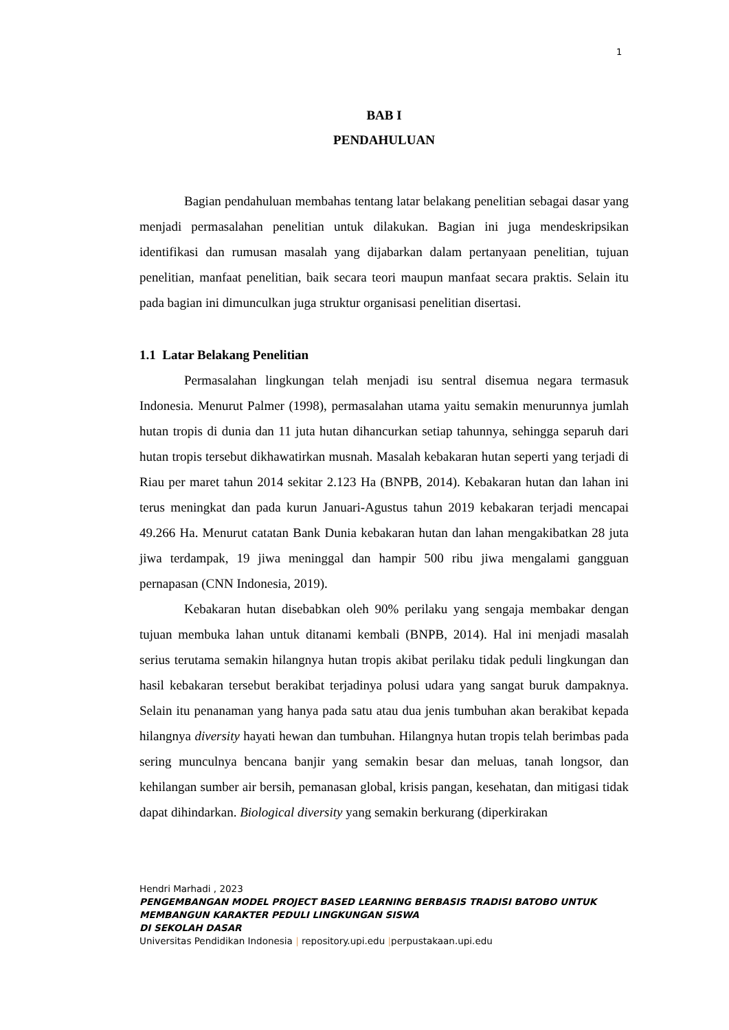1
BAB I
PENDAHULUAN
Bagian pendahuluan membahas tentang latar belakang penelitian sebagai dasar yang menjadi permasalahan penelitian untuk dilakukan. Bagian ini juga mendeskripsikan identifikasi dan rumusan masalah yang dijabarkan dalam pertanyaan penelitian, tujuan penelitian, manfaat penelitian, baik secara teori maupun manfaat secara praktis. Selain itu pada bagian ini dimunculkan juga struktur organisasi penelitian disertasi.
1.1 Latar Belakang Penelitian
Permasalahan lingkungan telah menjadi isu sentral disemua negara termasuk Indonesia. Menurut Palmer (1998), permasalahan utama yaitu semakin menurunnya jumlah hutan tropis di dunia dan 11 juta hutan dihancurkan setiap tahunnya, sehingga separuh dari hutan tropis tersebut dikhawatirkan musnah. Masalah kebakaran hutan seperti yang terjadi di Riau per maret tahun 2014 sekitar 2.123 Ha (BNPB, 2014). Kebakaran hutan dan lahan ini terus meningkat dan pada kurun Januari-Agustus tahun 2019 kebakaran terjadi mencapai 49.266 Ha. Menurut catatan Bank Dunia kebakaran hutan dan lahan mengakibatkan 28 juta jiwa terdampak, 19 jiwa meninggal dan hampir 500 ribu jiwa mengalami gangguan pernapasan (CNN Indonesia, 2019).
Kebakaran hutan disebabkan oleh 90% perilaku yang sengaja membakar dengan tujuan membuka lahan untuk ditanami kembali (BNPB, 2014). Hal ini menjadi masalah serius terutama semakin hilangnya hutan tropis akibat perilaku tidak peduli lingkungan dan hasil kebakaran tersebut berakibat terjadinya polusi udara yang sangat buruk dampaknya. Selain itu penanaman yang hanya pada satu atau dua jenis tumbuhan akan berakibat kepada hilangnya diversity hayati hewan dan tumbuhan. Hilangnya hutan tropis telah berimbas pada sering munculnya bencana banjir yang semakin besar dan meluas, tanah longsor, dan kehilangan sumber air bersih, pemanasan global, krisis pangan, kesehatan, dan mitigasi tidak dapat dihindarkan. Biological diversity yang semakin berkurang (diperkirakan
Hendri Marhadi , 2023
PENGEMBANGAN MODEL PROJECT BASED LEARNING BERBASIS TRADISI BATOBO UNTUK
MEMBANGUN KARAKTER PEDULI LINGKUNGAN SISWA
DI SEKOLAH DASAR
Universitas Pendidikan Indonesia | repository.upi.edu |perpustakaan.upi.edu